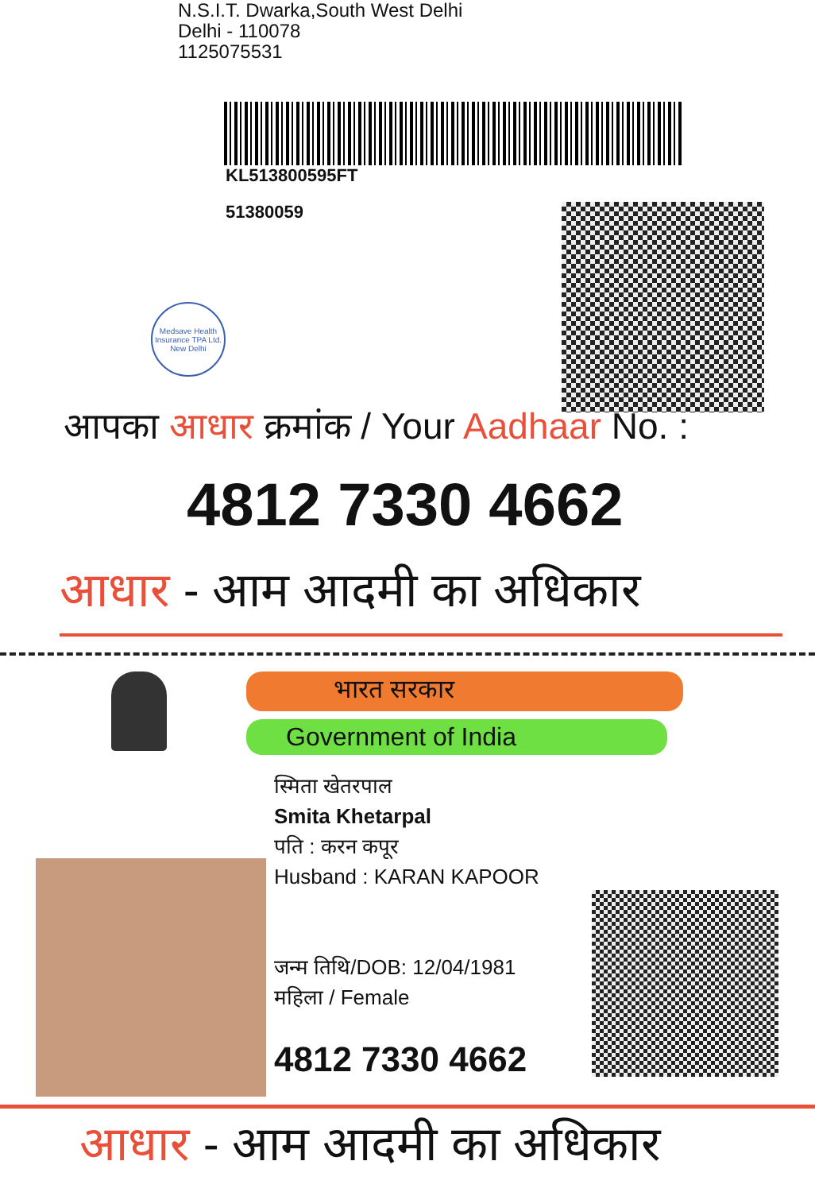N.S.I.T. Dwarka,South West Delhi
Delhi - 110078
1125075531
KL513800595FT
51380059
Medsave Health Insurance TPA Ltd.
New Delhi
आपका आधार क्रमांक / Your Aadhaar No. :
4812 7330 4662
आधार - आम आदमी का अधिकार
भारत सरकार
Government of India
स्मिता खेतरपाल
Smita Khetarpal
पति : करन कपूर
Husband : KARAN KAPOOR
जन्म तिथि/DOB: 12/04/1981
महिला / Female
4812 7330 4662
आधार - आम आदमी का अधिकार